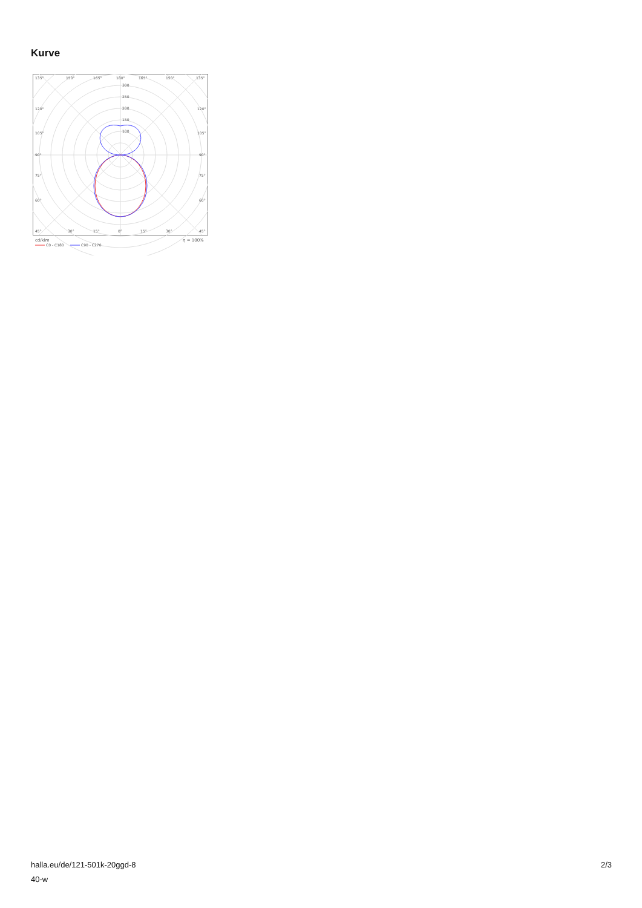Kurve
135°
150°
165°
180°
165°
150°
135°
300
250
200
150
100
120°
120°
105°
105°
90°
90°
75°
75°
60°
60°
45°
30°
15°
0°
15°
30°
45°
cd/klm
η = 100%
C0 - C180
C90 - C270
halla.eu/de/121-501k-20ggd-8
40-w
2/3